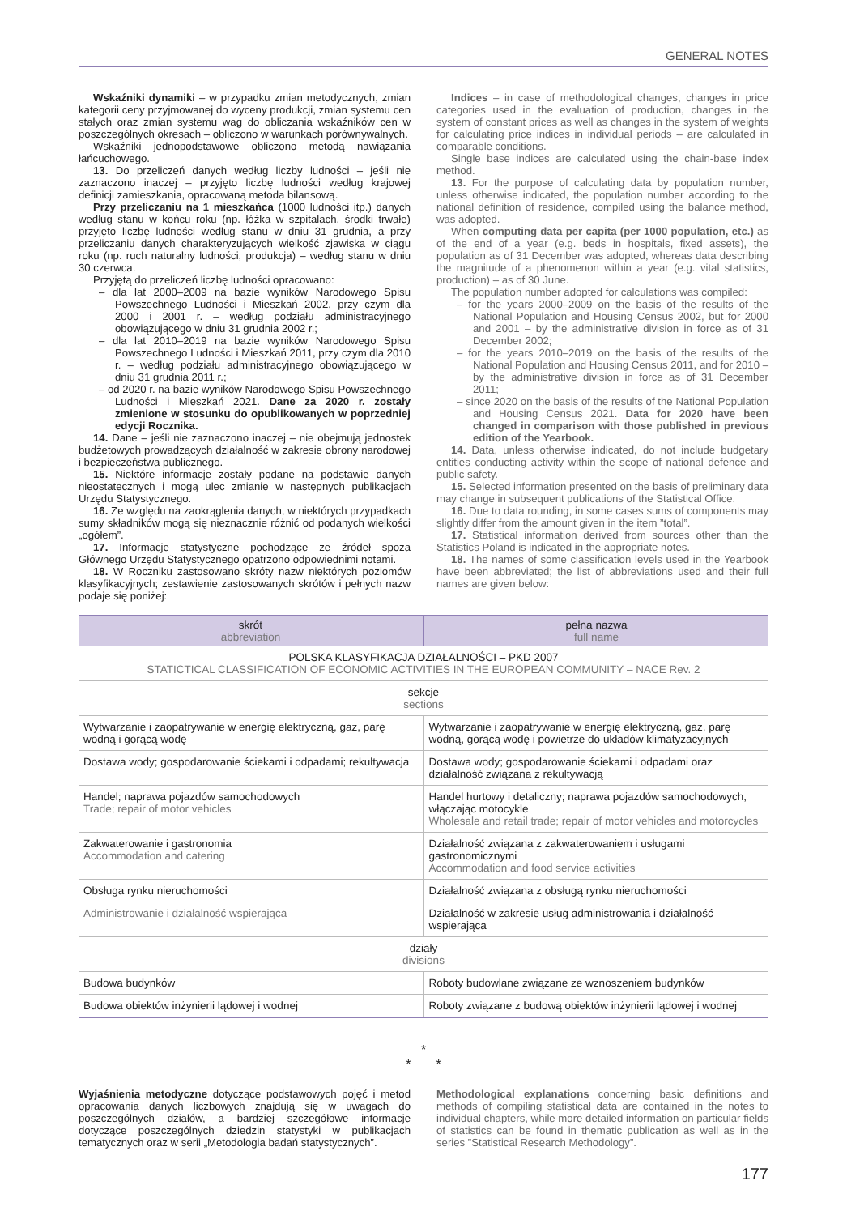GENERAL NOTES
Wskaźniki dynamiki – w przypadku zmian metodycznych, zmian kategorii ceny przyjmowanej do wyceny produkcji, zmian systemu cen stałych oraz zmian systemu wag do obliczania wskaźników cen w poszczególnych okresach – obliczono w warunkach porównywalnych.
Wskaźniki jednopodstawowe obliczono metodą nawiązania łańcuchowego.
13. Do przeliczeń danych według liczby ludności – jeśli nie zaznaczono inaczej – przyjęto liczbę ludności według krajowej definicji zamieszkania, opracowaną metoda bilansową.
Przy przeliczaniu na 1 mieszkańca (1000 ludności itp.) danych według stanu w końcu roku (np. łóżka w szpitalach, środki trwałe) przyjęto liczbę ludności według stanu w dniu 31 grudnia, a przy przeliczaniu danych charakteryzujących wielkość zjawiska w ciągu roku (np. ruch naturalny ludności, produkcja) – według stanu w dniu 30 czerwca.
Przyjętą do przeliczeń liczbę ludności opracowano:
– dla lat 2000–2009 na bazie wyników Narodowego Spisu Powszechnego Ludności i Mieszkań 2002, przy czym dla 2000 i 2001 r. – według podziału administracyjnego obowiązującego w dniu 31 grudnia 2002 r.;
– dla lat 2010–2019 na bazie wyników Narodowego Spisu Powszechnego Ludności i Mieszkań 2011, przy czym dla 2010 r. – według podziału administracyjnego obowiązującego w dniu 31 grudnia 2011 r.;
– od 2020 r. na bazie wyników Narodowego Spisu Powszechnego Ludności i Mieszkań 2021. Dane za 2020 r. zostały zmienione w stosunku do opublikowanych w poprzedniej edycji Rocznika.
14. Dane – jeśli nie zaznaczono inaczej – nie obejmują jednostek budżetowych prowadzących działalność w zakresie obrony narodowej i bezpieczeństwa publicznego.
15. Niektóre informacje zostały podane na podstawie danych nieostatecznych i mogą ulec zmianie w następnych publikacjach Urzędu Statystycznego.
16. Ze względu na zaokrąglenia danych, w niektórych przypadkach sumy składników mogą się nieznacznie różnić od podanych wielkości „ogółem”.
17. Informacje statystyczne pochodzące ze źródeł spoza Głównego Urzędu Statystycznego opatrzono odpowiednimi notami.
18. W Roczniku zastosowano skróty nazw niektórych poziomów klasyfikacyjnych; zestawienie zastosowanych skrótów i pełnych nazw podaje się poniżej:
Indices – in case of methodological changes, changes in price categories used in the evaluation of production, changes in the system of constant prices as well as changes in the system of weights for calculating price indices in individual periods – are calculated in comparable conditions.
Single base indices are calculated using the chain-base index method.
13. For the purpose of calculating data by population number, unless otherwise indicated, the population number according to the national definition of residence, compiled using the balance method, was adopted.
When computing data per capita (per 1000 population, etc.) as of the end of a year (e.g. beds in hospitals, fixed assets), the population as of 31 December was adopted, whereas data describing the magnitude of a phenomenon within a year (e.g. vital statistics, production) – as of 30 June.
The population number adopted for calculations was compiled:
– for the years 2000–2009 on the basis of the results of the National Population and Housing Census 2002, but for 2000 and 2001 – by the administrative division in force as of 31 December 2002;
– for the years 2010–2019 on the basis of the results of the National Population and Housing Census 2011, and for 2010 – by the administrative division in force as of 31 December 2011;
– since 2020 on the basis of the results of the National Population and Housing Census 2021. Data for 2020 have been changed in comparison with those published in previous edition of the Yearbook.
14. Data, unless otherwise indicated, do not include budgetary entities conducting activity within the scope of national defence and public safety.
15. Selected information presented on the basis of preliminary data may change in subsequent publications of the Statistical Office.
16. Due to data rounding, in some cases sums of components may slightly differ from the amount given in the item ”total”.
17. Statistical information derived from sources other than the Statistics Poland is indicated in the appropriate notes.
18. The names of some classification levels used in the Yearbook have been abbreviated; the list of abbreviations used and their full names are given below:
| skrót abbreviation | pełna nazwa full name |
| --- | --- |
| POLSKA KLASYFIKACJA DZIAŁALNOŚCI – PKD 2007 STATICTICAL CLASSIFICATION OF ECONOMIC ACTIVITIES IN THE EUROPEAN COMMUNITY – NACE Rev. 2 | |
| sekcje sections | |
| Wytwarzanie i zaopatrywanie w energię elektryczną, gaz, parę wodną i gorącą wodę | Wytwarzanie i zaopatrywanie w energię elektryczną, gaz, parę wodną, gorącą wodę i powietrze do układów klimatyzacyjnych |
| Dostawa wody; gospodarowanie ściekami i odpadami; rekultywacja | Dostawa wody; gospodarowanie ściekami i odpadami oraz działalność związana z rekultywacją |
| Handel; naprawa pojazdów samochodowych Trade; repair of motor vehicles | Handel hurtowy i detaliczny; naprawa pojazdów samochodowych, włączając motocykle Wholesale and retail trade; repair of motor vehicles and motorcycles |
| Zakwaterowanie i gastronomia Accommodation and catering | Działalność związana z zakwaterowaniem i usługami gastronomicznymi Accommodation and food service activities |
| Obsługa rynku nieruchomości | Działalność związana z obsługą rynku nieruchomości |
| Administrowanie i działalność wspierająca | Działalność w zakresie usług administrowania i działalność wspierająca |
| działy divisions | |
| Budowa budynków | Roboty budowlane związane ze wznoszeniem budynków |
| Budowa obiektów inżynierii lądowej i wodnej | Roboty związane z budową obiektów inżynierii lądowej i wodnej |
*
* *
Wyjaśnienia metodyczne dotyczące podstawowych pojęć i metod opracowania danych liczbowych znajdują się w uwagach do poszczególnych działów, a bardziej szczegółowe informacje dotyczące poszczególnych dziedzin statystyki w publikacjach tematycznych oraz w serii „Metodologia badań statystycznych”.
Methodological explanations concerning basic definitions and methods of compiling statistical data are contained in the notes to individual chapters, while more detailed information on particular fields of statistics can be found in thematic publication as well as in the series ”Statistical Research Methodology”.
177